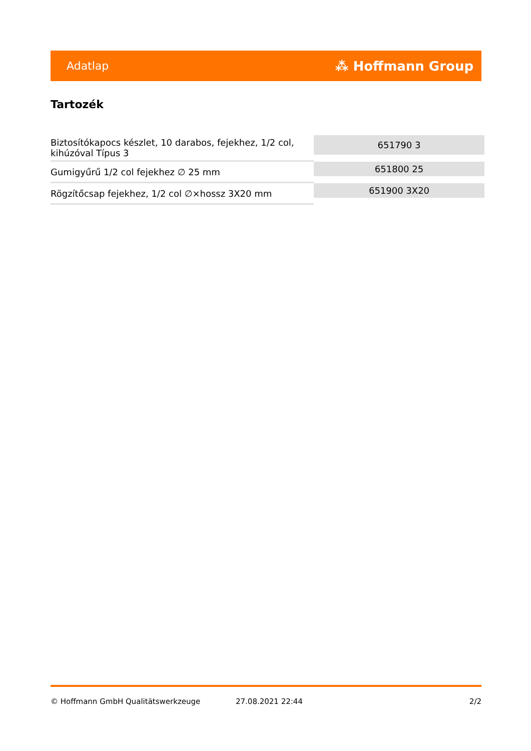Adatlap ⁂ Hoffmann Group
Tartozék
| Biztosítókapocs készlet, 10 darabos, fejekhez, 1/2 col, kihúzóval Típus 3 | 651790 3 |
| Gumigyűrű 1/2 col fejekhez ∅ 25 mm | 651800 25 |
| Rögzítőcsap fejekhez, 1/2 col ∅×hossz 3X20 mm | 651900 3X20 |
© Hoffmann GmbH Qualitätswerkzeuge 27.08.2021 22:44 2/2